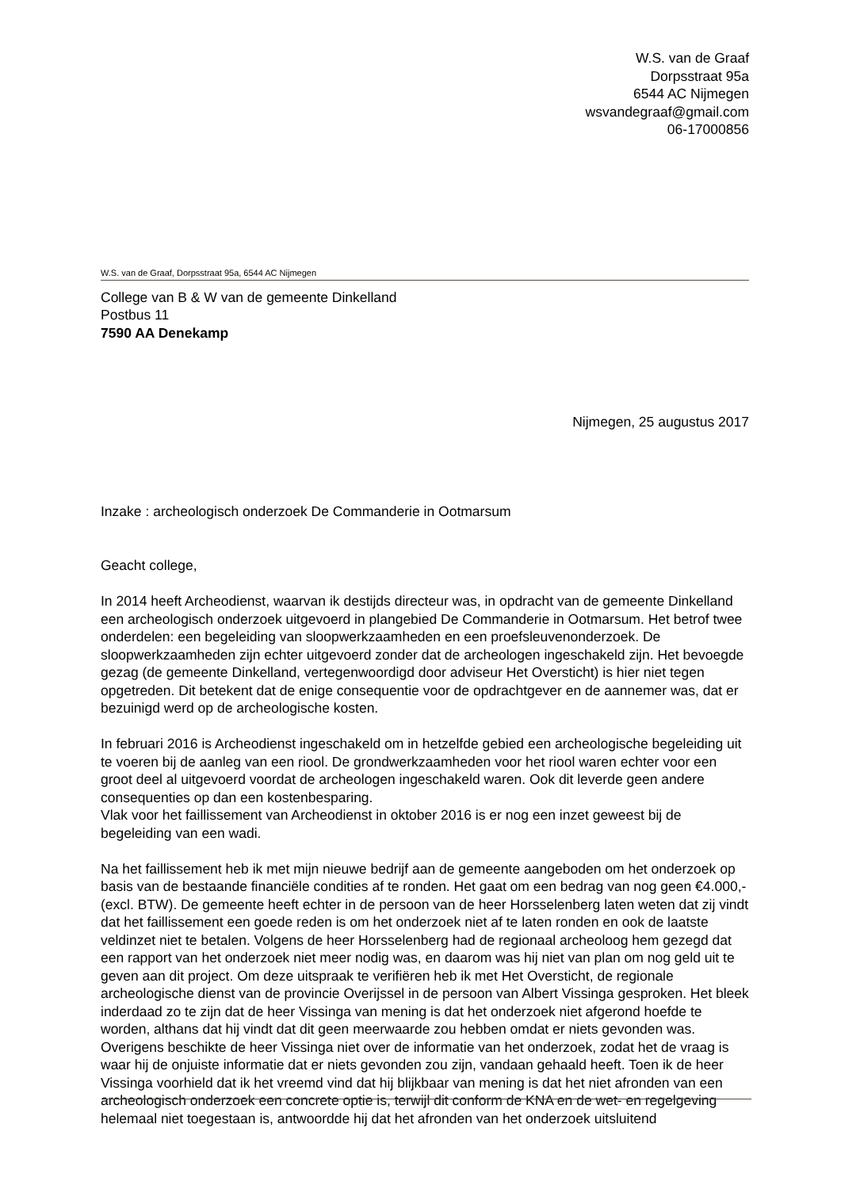W.S. van de Graaf
Dorpsstraat 95a
6544 AC Nijmegen
wsvandegraaf@gmail.com
06-17000856
W.S. van de Graaf, Dorpsstraat 95a, 6544 AC Nijmegen
College van B & W van de gemeente Dinkelland
Postbus 11
7590 AA Denekamp
Nijmegen, 25 augustus 2017
Inzake : archeologisch onderzoek De Commanderie in Ootmarsum
Geacht college,
In 2014 heeft Archeodienst, waarvan ik destijds directeur was, in opdracht van de gemeente Dinkelland een archeologisch onderzoek uitgevoerd in plangebied De Commanderie in Ootmarsum. Het betrof twee onderdelen: een begeleiding van sloopwerkzaamheden en een proefsleuvenonderzoek. De sloopwerkzaamheden zijn echter uitgevoerd zonder dat de archeologen ingeschakeld zijn. Het bevoegde gezag (de gemeente Dinkelland, vertegenwoordigd door adviseur Het Oversticht) is hier niet tegen opgetreden. Dit betekent dat de enige consequentie voor de opdrachtgever en de aannemer was, dat er bezuinigd werd op de archeologische kosten.
In februari 2016 is Archeodienst ingeschakeld om in hetzelfde gebied een archeologische begeleiding uit te voeren bij de aanleg van een riool. De grondwerkzaamheden voor het riool waren echter voor een groot deel al uitgevoerd voordat de archeologen ingeschakeld waren. Ook dit leverde geen andere consequenties op dan een kostenbesparing.
Vlak voor het faillissement van Archeodienst in oktober 2016 is er nog een inzet geweest bij de begeleiding van een wadi.
Na het faillissement heb ik met mijn nieuwe bedrijf aan de gemeente aangeboden om het onderzoek op basis van de bestaande financiële condities af te ronden. Het gaat om een bedrag van nog geen €4.000,- (excl. BTW). De gemeente heeft echter in de persoon van de heer Horsselenberg laten weten dat zij vindt dat het faillissement een goede reden is om het onderzoek niet af te laten ronden en ook de laatste veldinzet niet te betalen. Volgens de heer Horsselenberg had de regionaal archeoloog hem gezegd dat een rapport van het onderzoek niet meer nodig was, en daarom was hij niet van plan om nog geld uit te geven aan dit project. Om deze uitspraak te verifiëren heb ik met Het Oversticht, de regionale archeologische dienst van de provincie Overijssel in de persoon van Albert Vissinga gesproken. Het bleek inderdaad zo te zijn dat de heer Vissinga van mening is dat het onderzoek niet afgerond hoefde te worden, althans dat hij vindt dat dit geen meerwaarde zou hebben omdat er niets gevonden was. Overigens beschikte de heer Vissinga niet over de informatie van het onderzoek, zodat het de vraag is waar hij de onjuiste informatie dat er niets gevonden zou zijn, vandaan gehaald heeft. Toen ik de heer Vissinga voorhield dat ik het vreemd vind dat hij blijkbaar van mening is dat het niet afronden van een archeologisch onderzoek een concrete optie is, terwijl dit conform de KNA en de wet- en regelgeving helemaal niet toegestaan is, antwoordde hij dat het afronden van het onderzoek uitsluitend